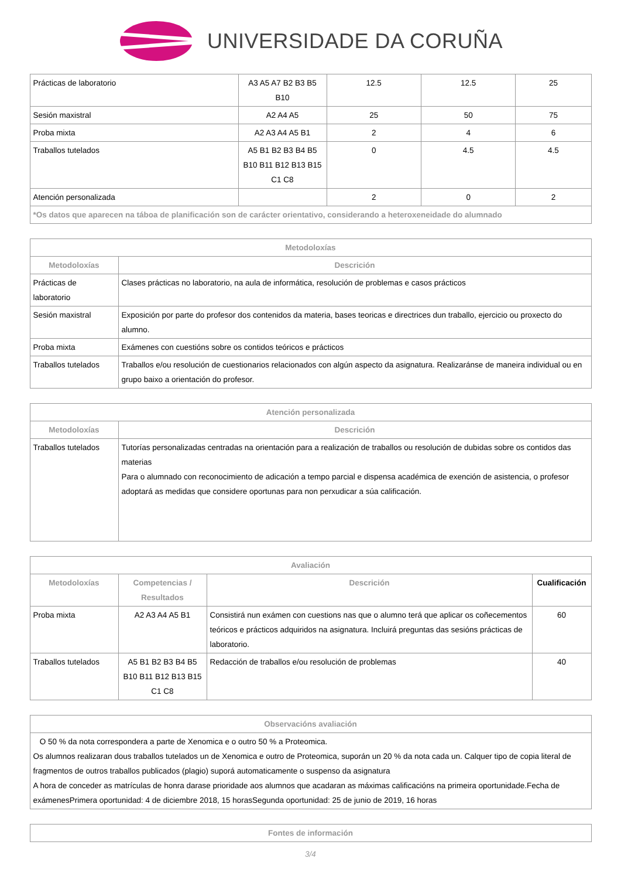UNIVERSIDADE DA CORUÑA
| Prácticas de laboratorio | A3 A5 A7 B2 B3 B5 B10 | 12.5 | 12.5 | 25 |
| Sesión maxistral | A2 A4 A5 | 25 | 50 | 75 |
| Proba mixta | A2 A3 A4 A5 B1 | 2 | 4 | 6 |
| Traballos tutelados | A5 B1 B2 B3 B4 B5 B10 B11 B12 B13 B15 C1 C8 | 0 | 4.5 | 4.5 |
| Atención personalizada | | 2 | 0 | 2 |
| *Os datos que aparecen na táboa de planificación son de carácter orientativo, considerando a heteroxeneidade do alumnado | | | | |
| Metodoloxías | |
| --- | --- |
| Metodoloxías | Descrición |
| Prácticas de laboratorio | Clases prácticas no laboratorio, na aula de informática, resolución de problemas e casos prácticos |
| Sesión maxistral | Exposición por parte do profesor dos contenidos da materia, bases teoricas e directrices dun traballo, ejercicio ou proxecto do alumno. |
| Proba mixta | Exámenes con cuestións sobre os contidos teóricos e prácticos |
| Traballos tutelados | Traballos e/ou resolución de cuestionarios relacionados con algún aspecto da asignatura. Realizaránse de maneira individual ou en grupo baixo a orientación do profesor. |
| Atención personalizada | |
| --- | --- |
| Metodoloxías | Descrición |
| Traballos tutelados | Tutorías personalizadas centradas na orientación para a realización de traballos ou resolución de dubidas sobre os contidos das materias Para o alumnado con reconocimiento de adicación a tempo parcial e dispensa académica de exención de asistencia, o profesor adoptará as medidas que considere oportunas para non perxudicar a súa calificación. |
| Avaliación | | | |
| --- | --- | --- | --- |
| Metodoloxías | Competencias / Resultados | Descrición | Cualificación |
| Proba mixta | A2 A3 A4 A5 B1 | Consistirá nun exámen con cuestions nas que o alumno terá que aplicar os coñecementos teóricos e prácticos adquiridos na asignatura. Incluirá preguntas das sesións prácticas de laboratorio. | 60 |
| Traballos tutelados | A5 B1 B2 B3 B4 B5 B10 B11 B12 B13 B15 C1 C8 | Redacción de traballos e/ou resolución de problemas | 40 |
| Observacións avaliación |
| --- |
| O 50 % da nota correspondera a parte de Xenomica e o outro 50 % a Proteomica. Os alumnos realizaran dous traballos tutelados un de Xenomica e outro de Proteomica, suporán un 20 % da nota cada un. Calquer tipo de copia literal de fragmentos de outros traballos publicados (plagio) suporá automaticamente o suspenso da asignatura A hora de conceder as matrículas de honra darase prioridade aos alumnos que acadaran as máximas calificacións na primeira oportunidade.Fecha de exámenesPrimera oportunidad: 4 de diciembre 2018, 15 horasSegunda oportunidad: 25 de junio de 2019, 16 horas |
| Fontes de información |
| --- |
3/4